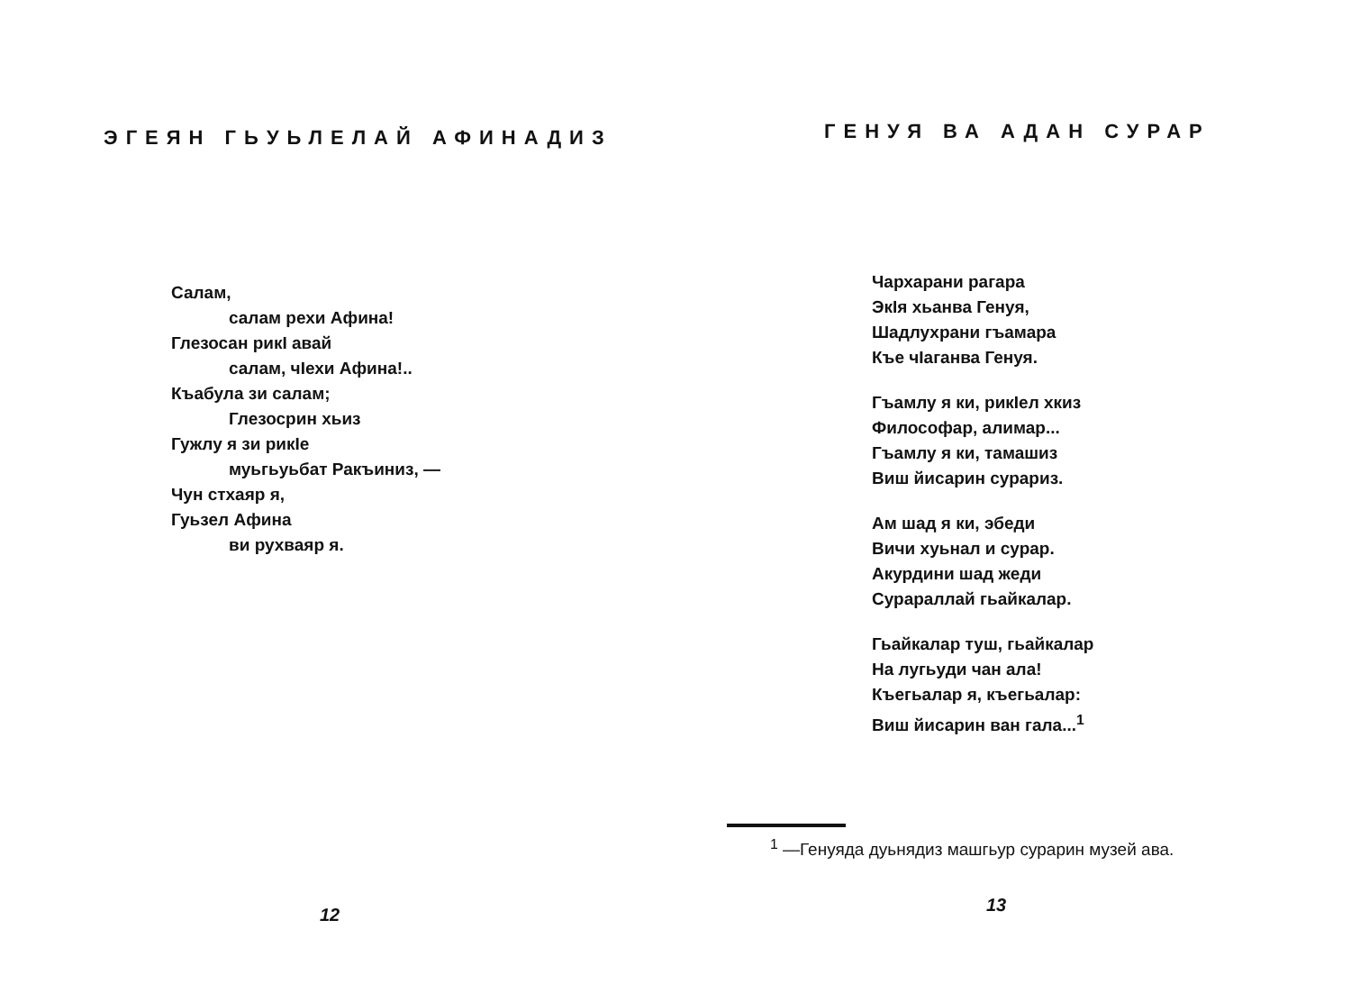ЭГЕЯН ГЬУЬЛЕЛАЙ АФИНАДИЗ
Салам,
салам рехи Афина!
Глезосан рикI авай
салам, чIехи Афина!..
Къабула зи салам;
Глезосрин хьиз
Гужлу я зи рикIе
муьгьуьбат Ракъиниз, —
Чун стхаяр я,
Гуьзел Афина
ви рухваяр я.
12
ГЕНУЯ ВА АДАН СУРАР
Чархарани рагара
ЭкIя хьанва Генуя,
Шадлухрани гъамара
Къе чIаганва Генуя.
Гъамлу я ки, рикIел хкиз
Философар, алимар...
Гъамлу я ки, тамашиз
Виш йисарин сурариз.
Ам шад я ки, эбеди
Вичи хуьнал и сурар.
Акурдини шад жеди
Сурараллай гьайкалар.
Гьайкалар туш, гьайкалар
На лугьуди чан ала!
Къегьалар я, къегьалар:
Виш йисарин ван гала...<sup>1</sup>
<sup>1</sup> —Генуяда дуьнядиз машгьур сурарин музей ава.
13